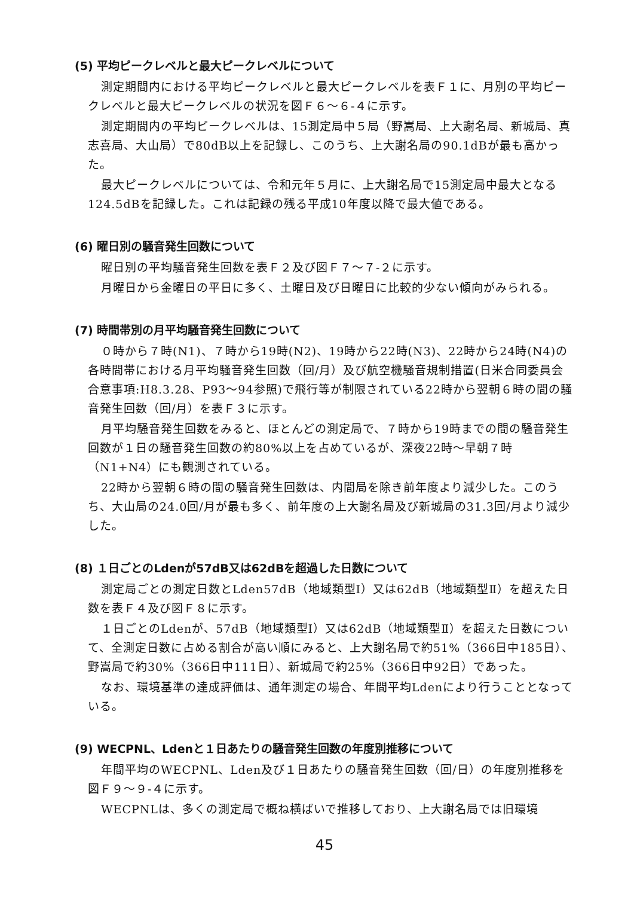(5) 平均ピークレベルと最大ピークレベルについて
測定期間内における平均ピークレベルと最大ピークレベルを表Ｆ１に、月別の平均ピークレベルと最大ピークレベルの状況を図Ｆ６～６-４に示す。
測定期間内の平均ピークレベルは、15測定局中５局（野嵩局、上大謝名局、新城局、真志喜局、大山局）で80dB以上を記録し、このうち、上大謝名局の90.1dBが最も高かった。
最大ピークレベルについては、令和元年５月に、上大謝名局で15測定局中最大となる124.5dBを記録した。これは記録の残る平成10年度以降で最大値である。
(6) 曜日別の騒音発生回数について
曜日別の平均騒音発生回数を表Ｆ２及び図Ｆ７～７-２に示す。
月曜日から金曜日の平日に多く、土曜日及び日曜日に比較的少ない傾向がみられる。
(7) 時間帯別の月平均騒音発生回数について
０時から７時(N1)、７時から19時(N2)、19時から22時(N3)、22時から24時(N4)の各時間帯における月平均騒音発生回数（回/月）及び航空機騒音規制措置(日米合同委員会合意事項:H8.3.28、P93～94参照)で飛行等が制限されている22時から翌朝６時の間の騒音発生回数（回/月）を表Ｆ３に示す。
月平均騒音発生回数をみると、ほとんどの測定局で、７時から19時までの間の騒音発生回数が１日の騒音発生回数の約80%以上を占めているが、深夜22時～早朝７時（N1+N4）にも観測されている。
22時から翌朝６時の間の騒音発生回数は、内間局を除き前年度より減少した。このうち、大山局の24.0回/月が最も多く、前年度の上大謝名局及び新城局の31.3回/月より減少した。
(8) １日ごとのLdenが57dB又は62dBを超過した日数について
測定局ごとの測定日数とLden57dB（地域類型Ⅰ）又は62dB（地域類型Ⅱ）を超えた日数を表Ｆ４及び図Ｆ８に示す。
１日ごとのLdenが、57dB（地域類型Ⅰ）又は62dB（地域類型Ⅱ）を超えた日数について、全測定日数に占める割合が高い順にみると、上大謝名局で約51%（366日中185日）、野嵩局で約30%（366日中111日）、新城局で約25%（366日中92日）であった。
なお、環境基準の達成評価は、通年測定の場合、年間平均Ldenにより行うこととなっている。
(9) WECPNL、Ldenと１日あたりの騒音発生回数の年度別推移について
年間平均のWECPNL、Lden及び１日あたりの騒音発生回数（回/日）の年度別推移を図Ｆ９～９-４に示す。
WECPNLは、多くの測定局で概ね横ばいで推移しており、上大謝名局では旧環境
45